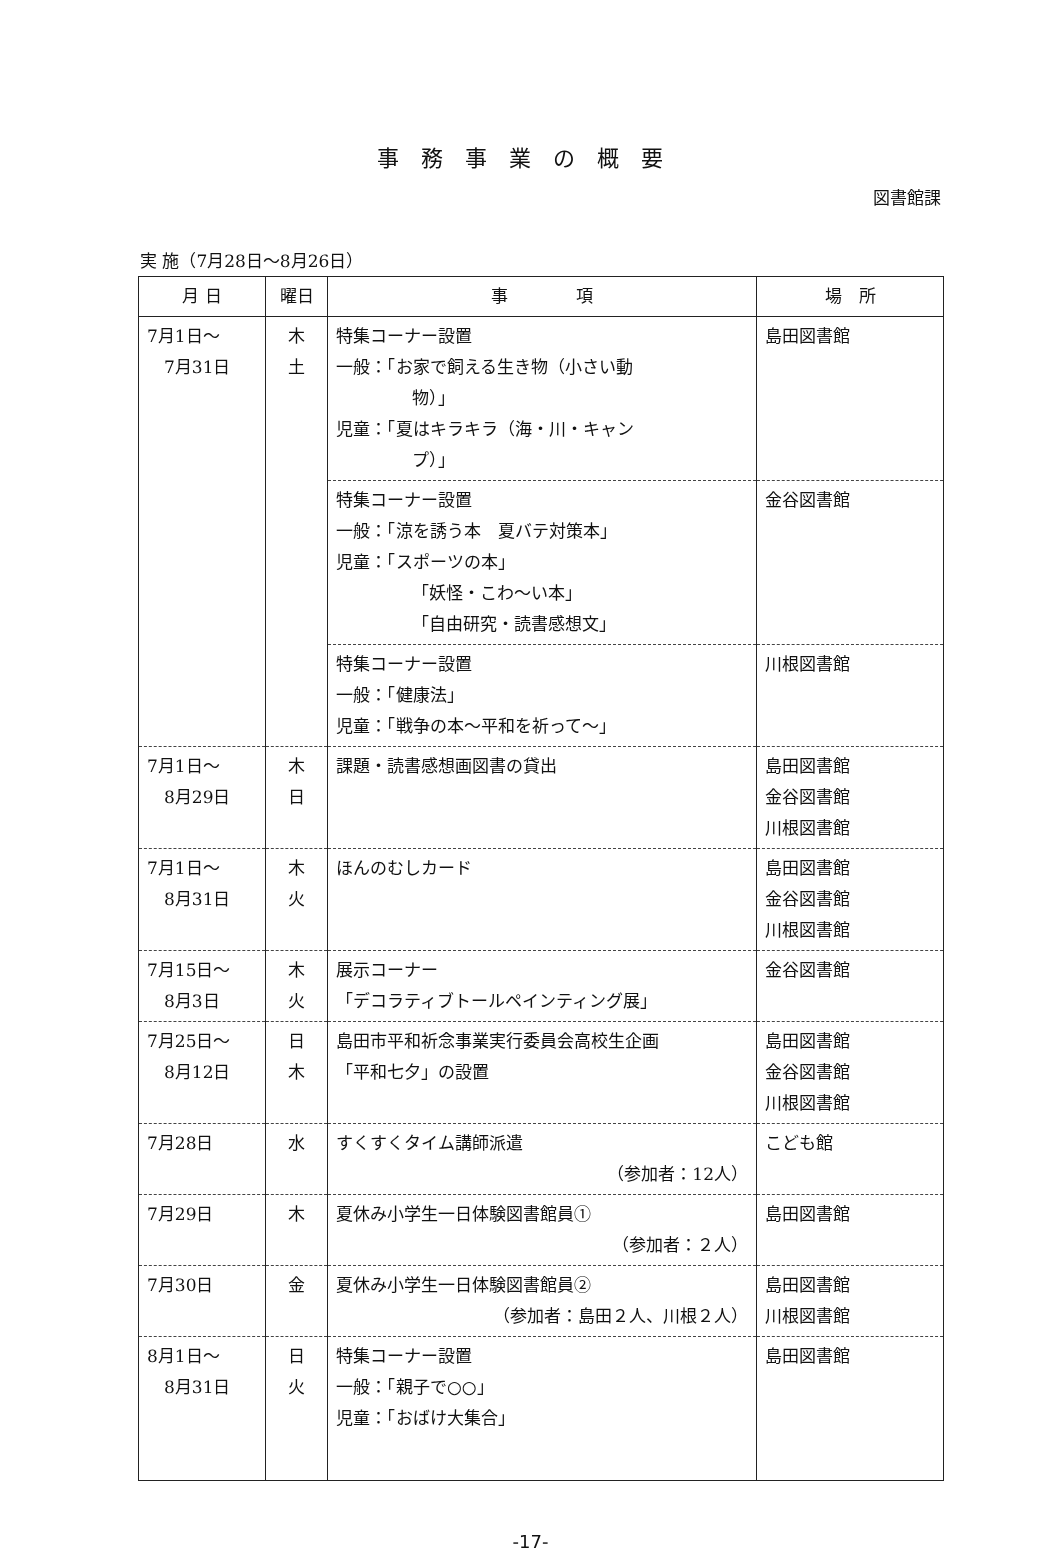事務事業の概要
図書館課
実 施（7月28日～8月26日）
| 月 日 | 曜日 | 事 項 | 場 所 |
| --- | --- | --- | --- |
| 7月1日～ 7月31日 | 木 土 | 特集コーナー設置 一般：「お家で飼える生き物（小さい動 物）」 児童：「夏はキラキラ（海・川・キャン プ）」 | 島田図書館 |
| | | 特集コーナー設置 一般：「涼を誘う本 夏バテ対策本」 児童：「スポーツの本」 「妖怪・こわ～い本」 「自由研究・読書感想文」 | 金谷図書館 |
| | | 特集コーナー設置 一般：「健康法」 児童：「戦争の本～平和を祈って～」 | 川根図書館 |
| 7月1日～ 8月29日 | 木 日 | 課題・読書感想画図書の貸出 | 島田図書館 金谷図書館 川根図書館 |
| 7月1日～ 8月31日 | 木 火 | ほんのむしカード | 島田図書館 金谷図書館 川根図書館 |
| 7月15日～ 8月3日 | 木 火 | 展示コーナー 「デコラティブトールペインティング展」 | 金谷図書館 |
| 7月25日～ 8月12日 | 日 木 | 島田市平和祈念事業実行委員会高校生企画 「平和七夕」の設置 | 島田図書館 金谷図書館 川根図書館 |
| 7月28日 | 水 | すくすくタイム講師派遣 （参加者：12人） | こども館 |
| 7月29日 | 木 | 夏休み小学生一日体験図書館員① （参加者：２人） | 島田図書館 |
| 7月30日 | 金 | 夏休み小学生一日体験図書館員② （参加者：島田２人、川根２人） | 島田図書館 川根図書館 |
| 8月1日～ 8月31日 | 日 火 | 特集コーナー設置 一般：「親子で○○」 児童：「おばけ大集合」 | 島田図書館 |
-17-